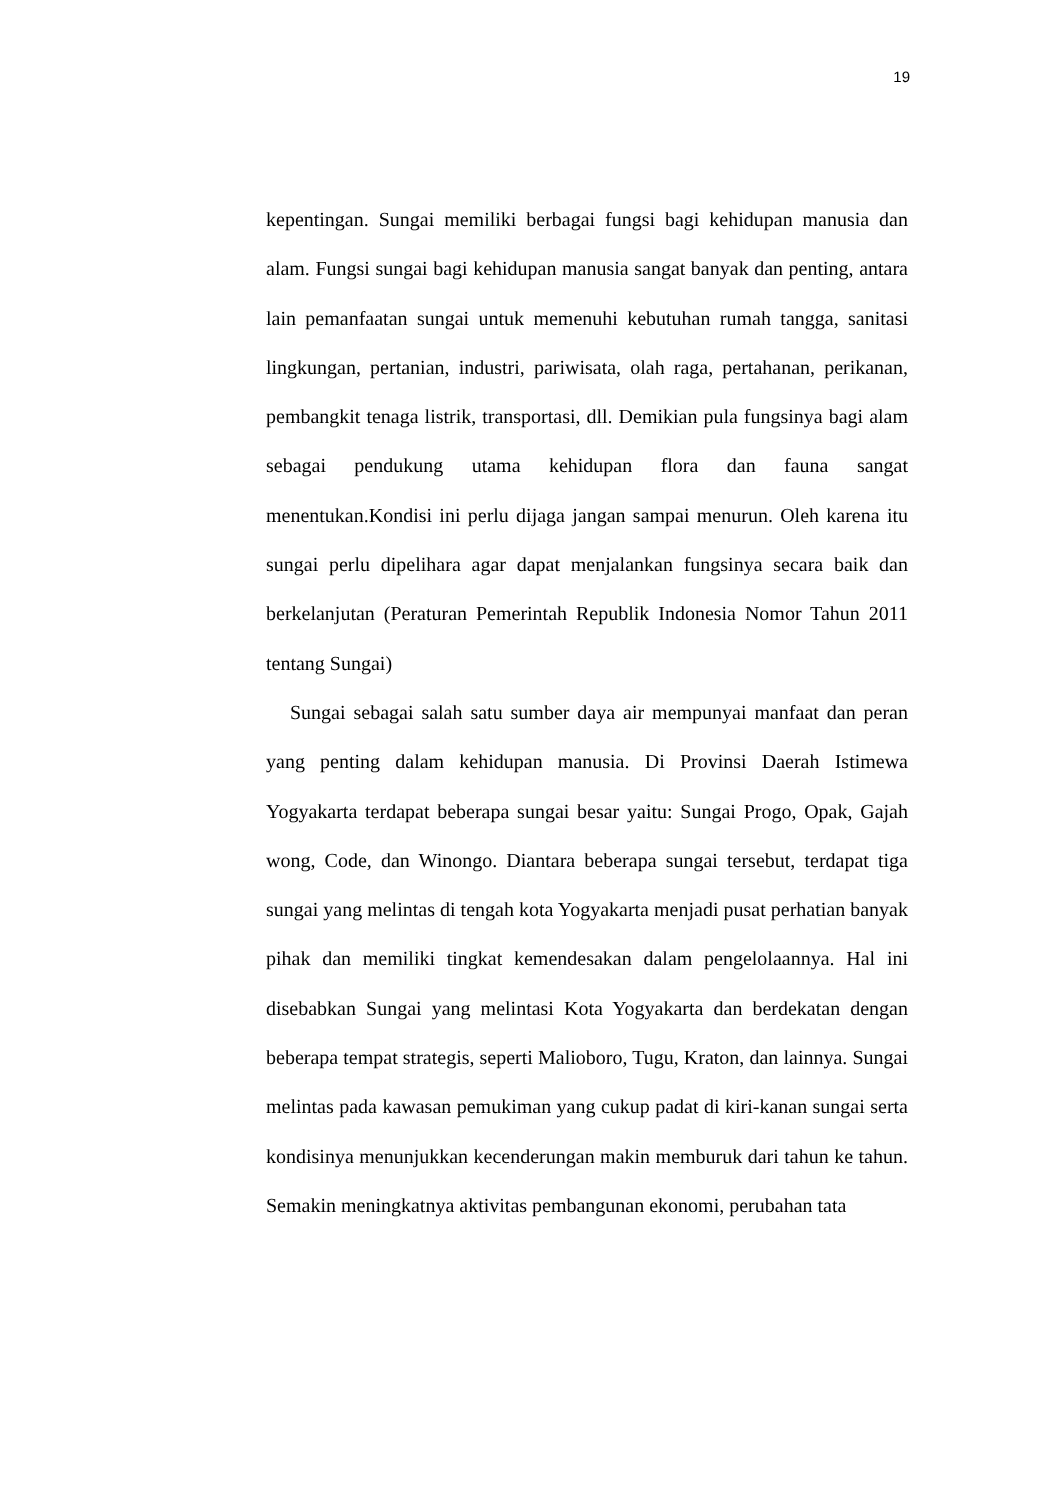19
kepentingan. Sungai memiliki berbagai fungsi bagi kehidupan manusia dan alam. Fungsi sungai bagi kehidupan manusia sangat banyak dan penting, antara lain pemanfaatan sungai untuk memenuhi kebutuhan rumah tangga, sanitasi lingkungan, pertanian, industri, pariwisata, olah raga, pertahanan, perikanan, pembangkit tenaga listrik, transportasi, dll. Demikian pula fungsinya bagi alam sebagai pendukung utama kehidupan flora dan fauna sangat menentukan.Kondisi ini perlu dijaga jangan sampai menurun. Oleh karena itu sungai perlu dipelihara agar dapat menjalankan fungsinya secara baik dan berkelanjutan (Peraturan Pemerintah Republik Indonesia Nomor Tahun 2011 tentang Sungai)
Sungai sebagai salah satu sumber daya air mempunyai manfaat dan peran yang penting dalam kehidupan manusia. Di Provinsi Daerah Istimewa Yogyakarta terdapat beberapa sungai besar yaitu: Sungai Progo, Opak, Gajah wong, Code, dan Winongo. Diantara beberapa sungai tersebut, terdapat tiga sungai yang melintas di tengah kota Yogyakarta menjadi pusat perhatian banyak pihak dan memiliki tingkat kemendesakan dalam pengelolaannya. Hal ini disebabkan Sungai yang melintasi Kota Yogyakarta dan berdekatan dengan beberapa tempat strategis, seperti Malioboro, Tugu, Kraton, dan lainnya. Sungai melintas pada kawasan pemukiman yang cukup padat di kiri-kanan sungai serta kondisinya menunjukkan kecenderungan makin memburuk dari tahun ke tahun. Semakin meningkatnya aktivitas pembangunan ekonomi, perubahan tata